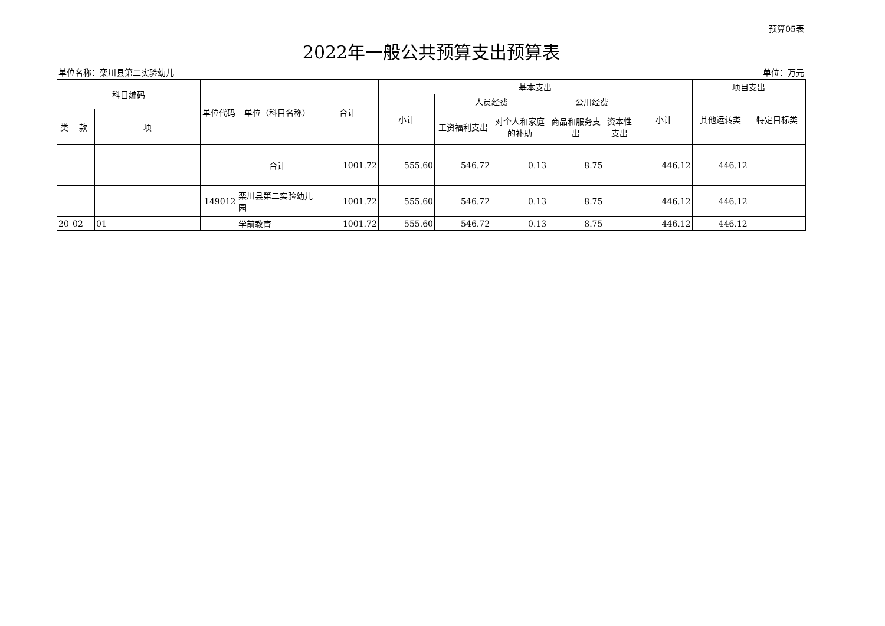预算05表
2022年一般公共预算支出预算表
单位名称：栾川县第二实验幼儿 单位：万元
| 科目编码 | | | 单位代码 | 单位（科目名称） | 合计 | 基本支出 | | | | | | 项目支出 | |
| --- | --- | --- | --- | --- | --- | --- | --- | --- | --- | --- | --- | --- | --- |
| | | | | | | 小计 | 人员经费 | | 公用经费 | | 小计 | 其他运转类 | 特定目标类 |
| 类 | 款 | 项 | | | | | 工资福利支出 | 对个人和家庭的补助 | 商品和服务支出 | 资本性支出 | | | |
| | | | | 合计 | 1001.72 | 555.60 | 546.72 | 0.13 | 8.75 | | 446.12 | 446.12 | |
| | | | 149012 | 栾川县第二实验幼儿园 | 1001.72 | 555.60 | 546.72 | 0.13 | 8.75 | | 446.12 | 446.12 | |
| 20 | 02 | 01 | | 学前教育 | 1001.72 | 555.60 | 546.72 | 0.13 | 8.75 | | 446.12 | 446.12 | |